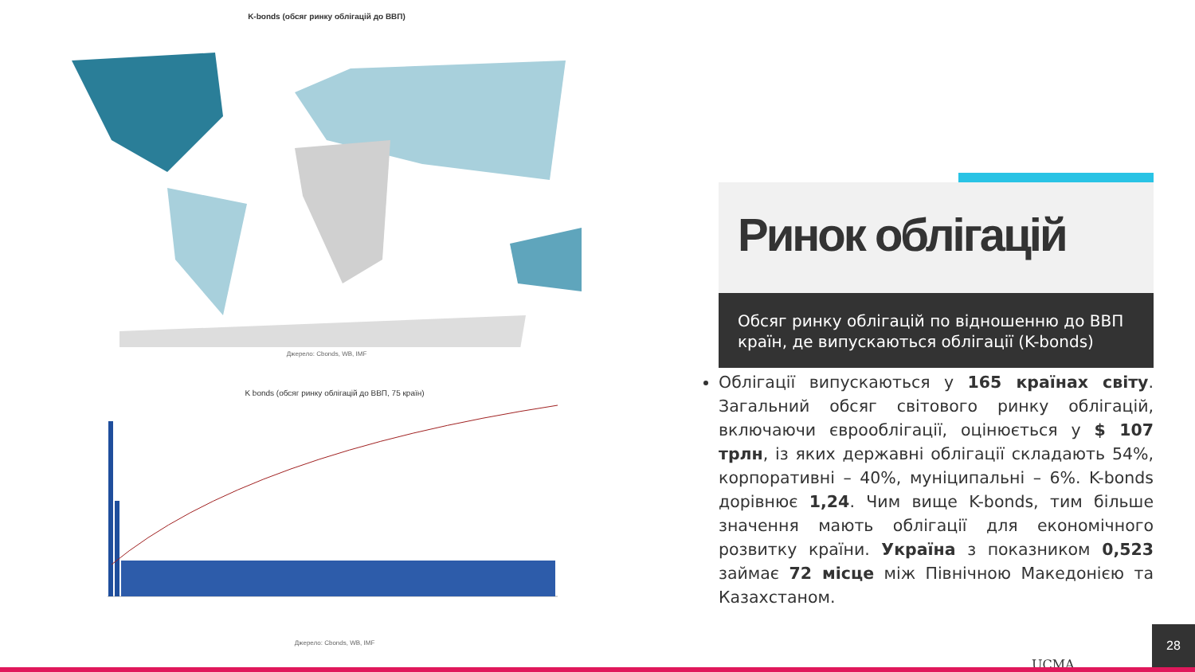K-bonds (обсяг ринку облігацій до ВВП)
Джерело: Cbonds, WB, IMF
K bonds (обсяг ринку облігацій до ВВП, 75 країн)
Джерело: Cbonds, WB, IMF
Ринок облігацій
Обсяг ринку облігацій по відношенню до ВВП країн, де випускаються облігації (K-bonds)
Облігації випускаються у 165 країнах світу. Загальний обсяг світового ринку облігацій, включаючи єврооблігації, оцінюється у $ 107 трлн, із яких державні облігації складають 54%, корпоративні – 40%, муніципальні – 6%. K-bonds дорівнює 1,24. Чим вище K-bonds, тим більше значення мають облігації для економічного розвитку країни. Україна з показником 0,523 займає 72 місце між Північною Македонією та Казахстаном.
UCMA 28